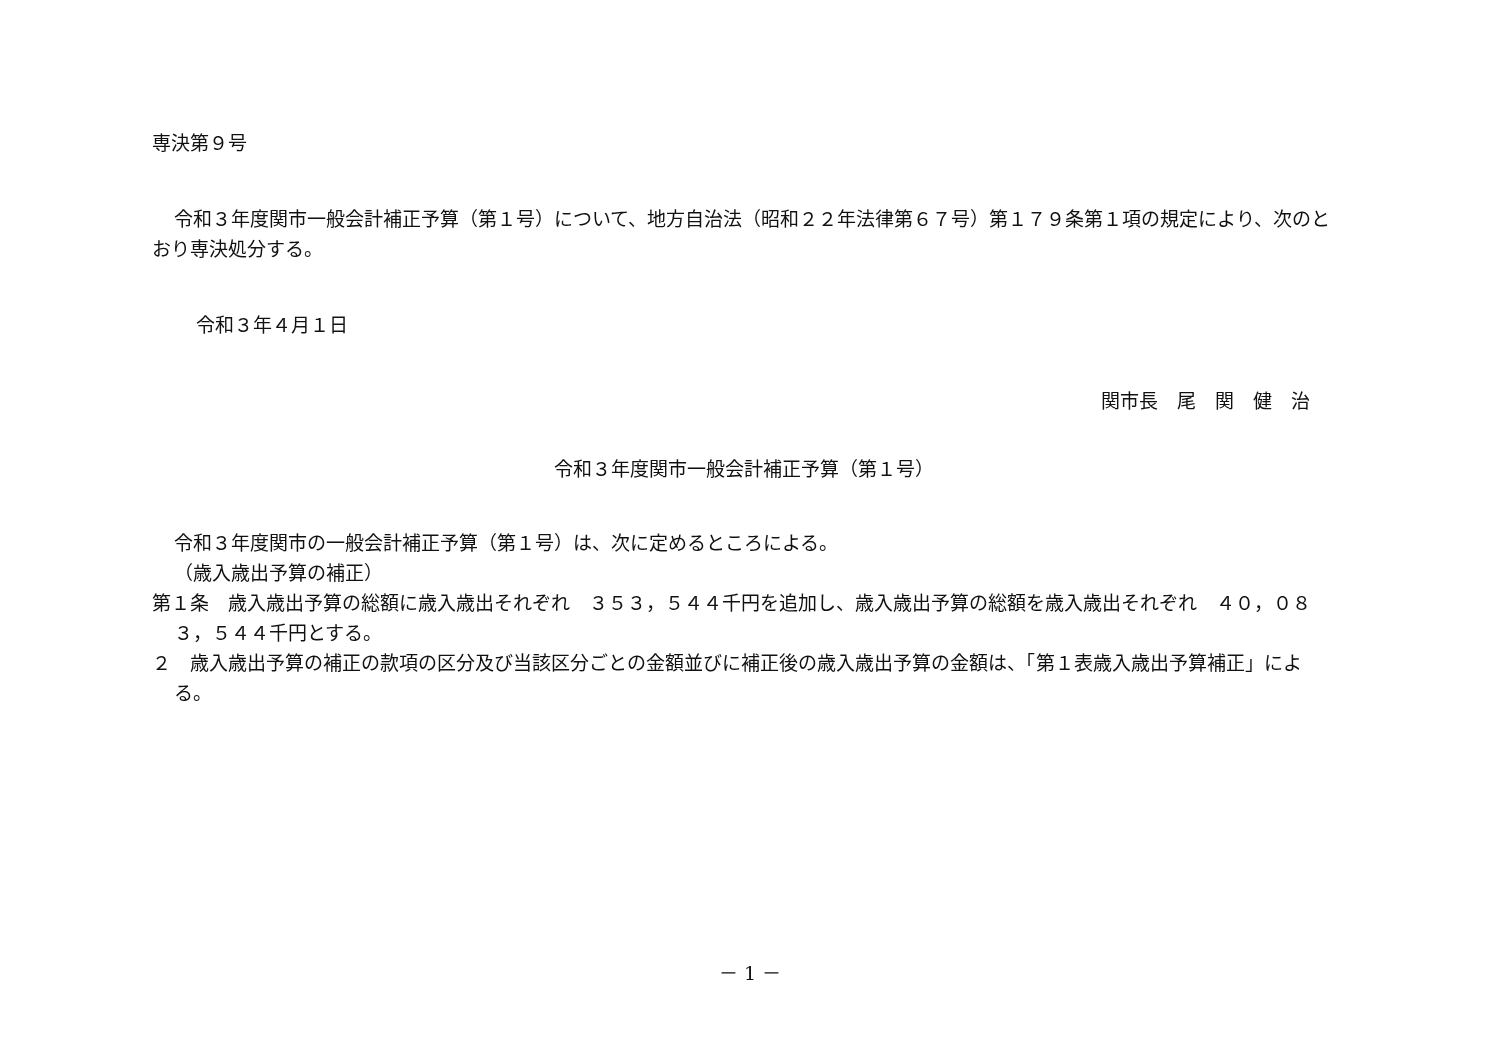専決第９号
令和３年度関市一般会計補正予算（第１号）について、地方自治法（昭和２２年法律第６７号）第１７９条第１項の規定により、次のとおり専決処分する。
令和３年４月１日
関市長　尾　関　健　治
令和３年度関市一般会計補正予算（第１号）
令和３年度関市の一般会計補正予算（第１号）は、次に定めるところによる。
（歳入歳出予算の補正）
第１条　歳入歳出予算の総額に歳入歳出それぞれ　３５３，５４４千円を追加し、歳入歳出予算の総額を歳入歳出それぞれ　４０，０８３，５４４千円とする。
２　歳入歳出予算の補正の款項の区分及び当該区分ごとの金額並びに補正後の歳入歳出予算の金額は、「第１表歳入歳出予算補正」による。
－ 1 －